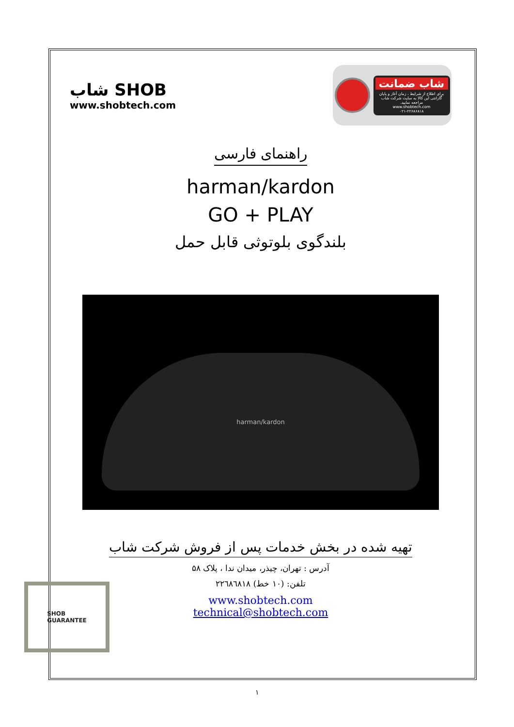شاب SHOB
www.shobtech.com
شاب ضمانت
برای اطلاع از شرایط ، زمان آغاز و پایان گارانتی این کالا به سایت شرکت شاب مراجعه نمایید.
www.shobtech.com
۰۲۱-۲۲۶۸۶۸۱۸
راهنمای فارسی
harman/kardon
GO + PLAY
بلندگوی بلوتوثی قابل حمل
harman/kardon
تهیه شده در بخش خدمات پس از فروش شرکت شاب
آدرس : تهران، چیذر، میدان ندا ، پلاک ۵۸
تلفن: (۱۰ خط) ۲۲٦۸٦۸۱۸
www.shobtech.com
technical@shobtech.com
SHOB
GUARANTEE
١